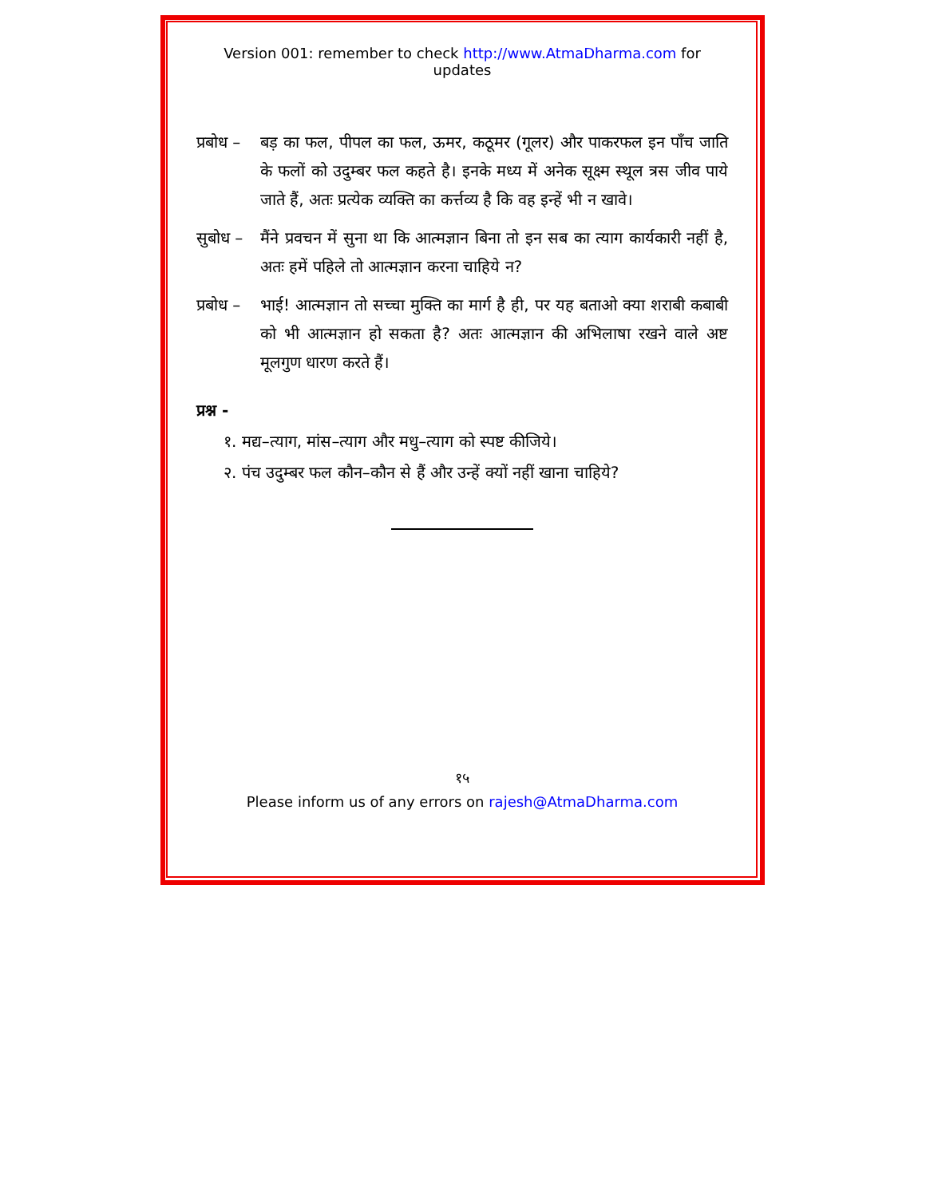Version 001: remember to check http://www.AtmaDharma.com for updates
प्रबोध –
बड़ का फल, पीपल का फल, ऊमर, कठूमर (गूलर) और पाकरफल इन पाँच जाति के फलों को उदुम्बर फल कहते है। इनके मध्य में अनेक सूक्ष्म स्थूल त्रस जीव पाये जाते हैं, अतः प्रत्येक व्यक्ति का कर्त्तव्य है कि वह इन्हें भी न खावे।
सुबोध –
मैंने प्रवचन में सुना था कि आत्मज्ञान बिना तो इन सब का त्याग कार्यकारी नहीं है, अतः हमें पहिले तो आत्मज्ञान करना चाहिये न?
प्रबोध –
भाई! आत्मज्ञान तो सच्चा मुक्ति का मार्ग है ही, पर यह बताओ क्या शराबी कबाबी को भी आत्मज्ञान हो सकता है? अतः आत्मज्ञान की अभिलाषा रखने वाले अष्ट मूलगुण धारण करते हैं।
प्रश्न -
१. मद्य–त्याग, मांस–त्याग और मधु–त्याग को स्पष्ट कीजिये।
२. पंच उदुम्बर फल कौन–कौन से हैं और उन्हें क्यों नहीं खाना चाहिये?
१५
Please inform us of any errors on rajesh@AtmaDharma.com